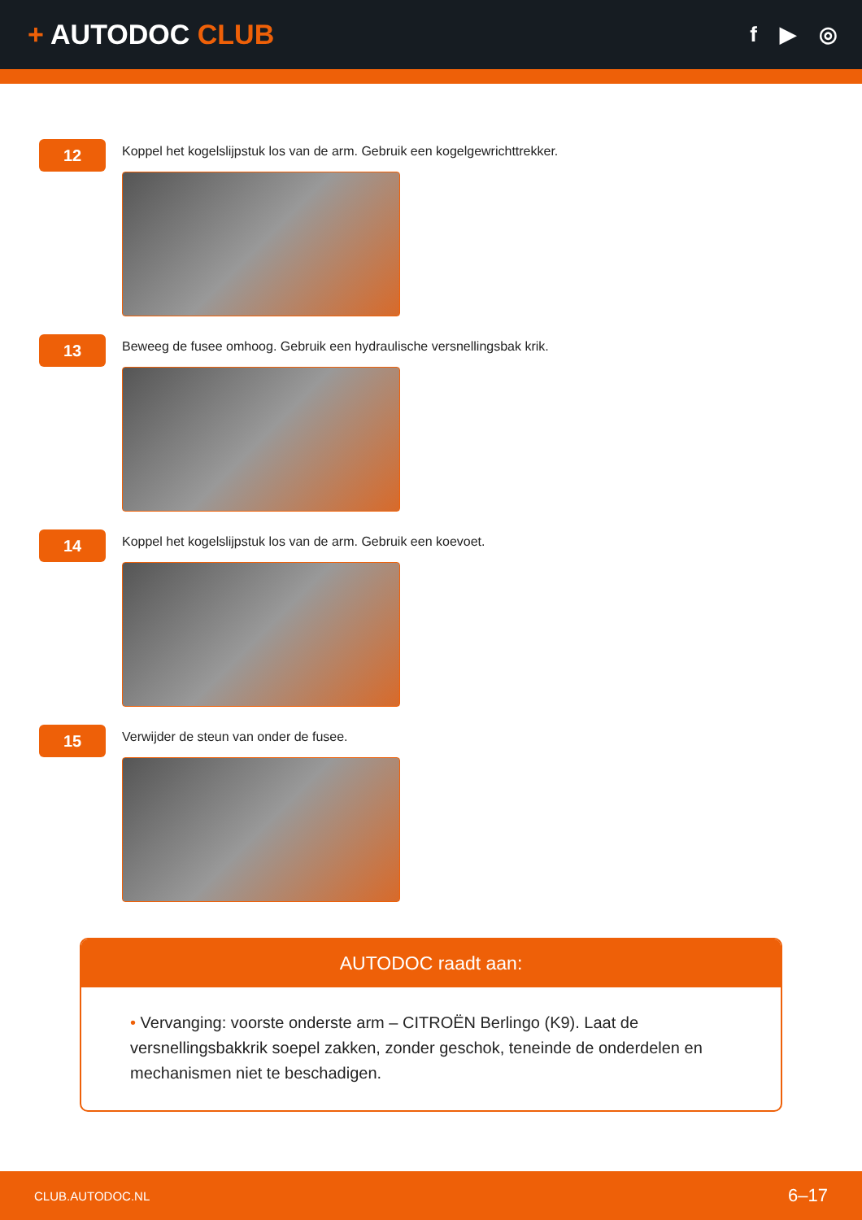+ AUTODOC CLUB
f ▶ ◎
12
Koppel het kogelslijpstuk los van de arm. Gebruik een kogelgewrichttrekker.
13
Beweeg de fusee omhoog. Gebruik een hydraulische versnellingsbak krik.
14
Koppel het kogelslijpstuk los van de arm. Gebruik een koevoet.
15
Verwijder de steun van onder de fusee.
AUTODOC raadt aan:
• Vervanging: voorste onderste arm – CITROËN Berlingo (K9). Laat de versnellingsbakkrik soepel zakken, zonder geschok, teneinde de onderdelen en mechanismen niet te beschadigen.
CLUB.AUTODOC.NL 6–17